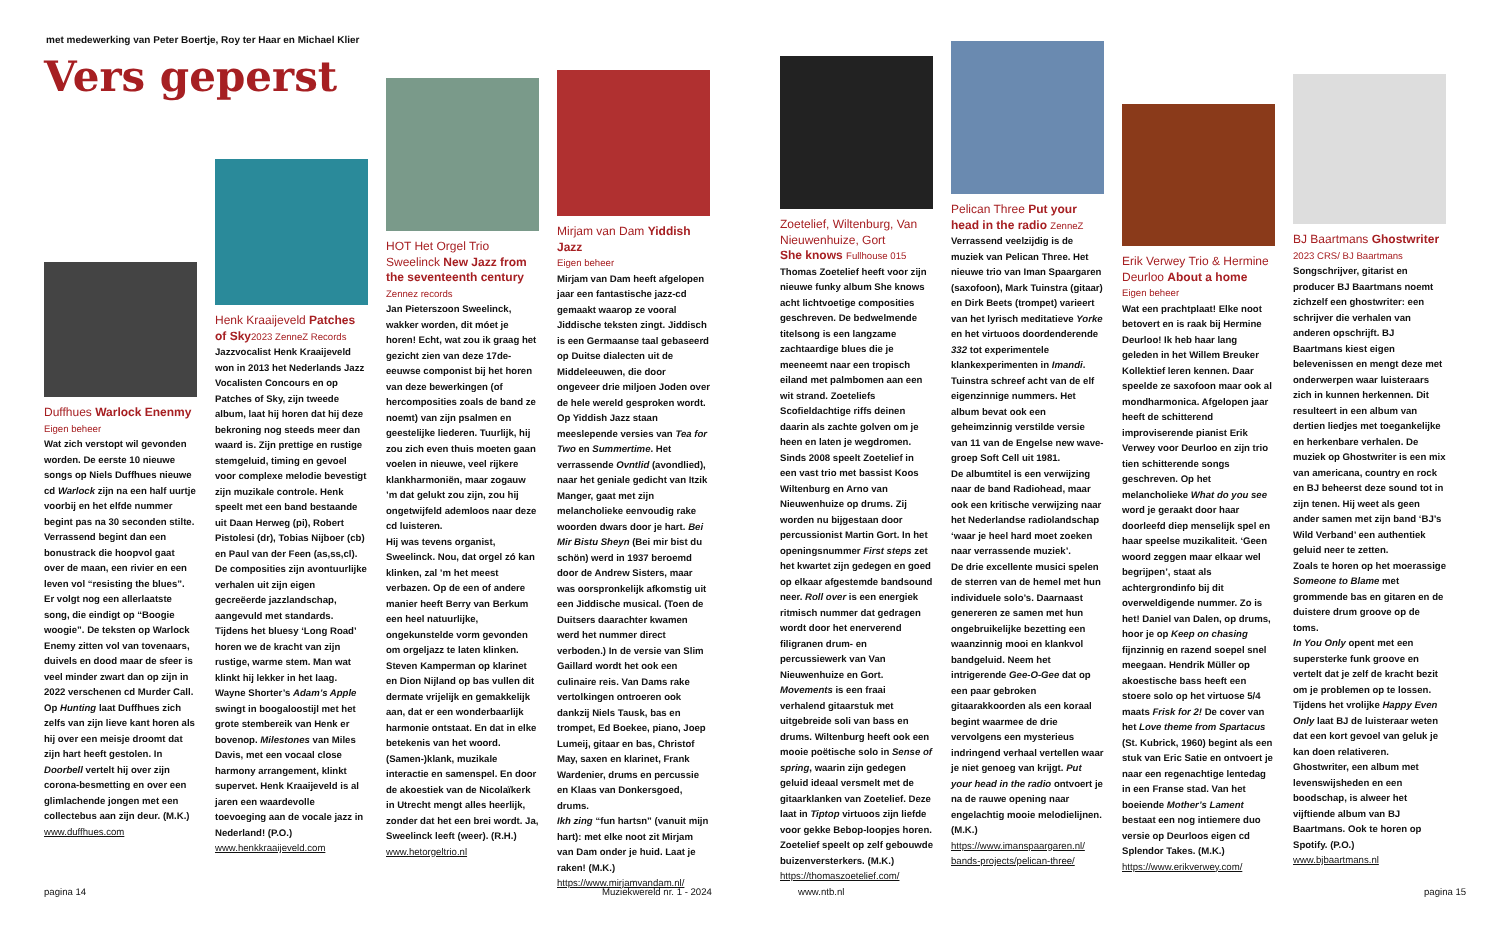met medewerking van Peter Boertje, Roy ter Haar en Michael Klier
Vers geperst
Duffhues Warlock Enenmy
Eigen beheer
Wat zich verstopt wil gevonden worden. De eerste 10 nieuwe songs op Niels Duffhues nieuwe cd Warlock zijn na een half uurtje voorbij en het elfde nummer begint pas na 30 seconden stilte. Verrassend begint dan een bonustrack die hoopvol gaat over de maan, een rivier en een leven vol “resisting the blues”. Er volgt nog een allerlaatste song, die eindigt op “Boogie woogie”. De teksten op Warlock Enemy zitten vol van tovenaars, duivels en dood maar de sfeer is veel minder zwart dan op zijn in 2022 verschenen cd Murder Call. Op Hunting laat Duffhues zich zelfs van zijn lieve kant horen als hij over een meisje droomt dat zijn hart heeft gestolen. In Doorbell vertelt hij over zijn corona-besmetting en over een glimlachende jongen met een collectebus aan zijn deur. (M.K.)
www.duffhues.com
Henk Kraaijeveld Patches of Sky 2023 ZenneZ Records
Jazzvocalist Henk Kraaijeveld won in 2013 het Nederlands Jazz Vocalisten Concours en op Patches of Sky, zijn tweede album, laat hij horen dat hij deze bekroning nog steeds meer dan waard is. Zijn prettige en rustige stemgeluid, timing en gevoel voor complexe melodie bevestigt zijn muzikale controle. Henk speelt met een band bestaande uit Daan Herweg (pi), Robert Pistolesi (dr), Tobias Nijboer (cb) en Paul van der Feen (as,ss,cl). De composities zijn avontuurlijke verhalen uit zijn eigen gecreëerde jazzlandschap, aangevuld met standards. Tijdens het bluesy ‘Long Road’ horen we de kracht van zijn rustige, warme stem. Man wat klinkt hij lekker in het laag. Wayne Shorter’s Adam’s Apple swingt in boogaloostijl met het grote stembereik van Henk er bovenop. Milestones van Miles Davis, met een vocaal close harmony arrangement, klinkt supervet. Henk Kraaijeveld is al jaren een waardevolle toevoeging aan de vocale jazz in Nederland! (P.O.)
www.henkkraaijeveld.com
HOT Het Orgel Trio Sweelinck New Jazz from the seventeenth century Zennez records
Jan Pieterszoon Sweelinck, wakker worden, dit móet je horen! Echt, wat zou ik graag het gezicht zien van deze 17de-eeuwse componist bij het horen van deze bewerkingen (of hercomposities zoals de band ze noemt) van zijn psalmen en geestelijke liederen. Tuurlijk, hij zou zich even thuis moeten gaan voelen in nieuwe, veel rijkere klankharmoniën, maar zogauw ’m dat gelukt zou zijn, zou hij ongetwijfeld ademloos naar deze cd luisteren.
Hij was tevens organist, Sweelinck. Nou, dat orgel zó kan klinken, zal ’m het meest verbazen. Op de een of andere manier heeft Berry van Berkum een heel natuurlijke, ongekunstelde vorm gevonden om orgeljazz te laten klinken. Steven Kamperman op klarinet en Dion Nijland op bas vullen dit dermate vrijelijk en gemakkelijk aan, dat er een wonderbaarlijk harmonie ontstaat. En dat in elke betekenis van het woord. (Samen-)klank, muzikale interactie en samenspel. En door de akoestiek van de Nicolaïkerk in Utrecht mengt alles heerlijk, zonder dat het een brei wordt. Ja, Sweelinck leeft (weer). (R.H.)
www.hetorgeltrio.nl
Mirjam van Dam Yiddish Jazz
Eigen beheer
Mirjam van Dam heeft afgelopen jaar een fantastische jazz-cd gemaakt waarop ze vooral Jiddische teksten zingt. Jiddisch is een Germaanse taal gebaseerd op Duitse dialecten uit de Middeleeuwen, die door ongeveer drie miljoen Joden over de hele wereld gesproken wordt. Op Yiddish Jazz staan meeslepende versies van Tea for Two en Summertime. Het verrassende Ovntlid (avondlied), naar het geniale gedicht van Itzik Manger, gaat met zijn melancholieke eenvoudig rake woorden dwars door je hart. Bei Mir Bistu Sheyn (Bei mir bist du schön) werd in 1937 beroemd door de Andrew Sisters, maar was oorspronkelijk afkomstig uit een Jiddische musical. (Toen de Duitsers daarachter kwamen werd het nummer direct verboden.) In de versie van Slim Gaillard wordt het ook een culinaire reis. Van Dams rake vertolkingen ontroeren ook dankzij Niels Tausk, bas en trompet, Ed Boekee, piano, Joep Lumeij, gitaar en bas, Christof May, saxen en klarinet, Frank Wardenier, drums en percussie en Klaas van Donkersgoed, drums.
Ikh zing “fun hartsn” (vanuit mijn hart): met elke noot zit Mirjam van Dam onder je huid. Laat je raken! (M.K.)
https://www.mirjamvandam.nl/
Zoetelief, Wiltenburg, Van Nieuwenhuize, Gort
She knows Fullhouse 015
Thomas Zoetelief heeft voor zijn nieuwe funky album She knows acht lichtvoetige composities geschreven. De bedwelmende titelsong is een langzame zachtaardige blues die je meeneemt naar een tropisch eiland met palmbomen aan een wit strand. Zoeteliefs Scofieldachtige riffs deinen daarin als zachte golven om je heen en laten je wegdromen. Sinds 2008 speelt Zoetelief in een vast trio met bassist Koos Wiltenburg en Arno van Nieuwenhuize op drums. Zij worden nu bijgestaan door percussionist Martin Gort. In het openingsnummer First steps zet het kwartet zijn gedegen en goed op elkaar afgestemde bandsound neer. Roll over is een energiek ritmisch nummer dat gedragen wordt door het enerverend filigranen drum- en percussiewerk van Van Nieuwenhuize en Gort. Movements is een fraai verhalend gitaarstuk met uitgebreide soli van bass en drums. Wiltenburg heeft ook een mooie poëtische solo in Sense of spring, waarin zijn gedegen geluid ideaal versmelt met de gitaarklanken van Zoetelief. Deze laat in Tiptop virtuoos zijn liefde voor gekke Bebop-loopjes horen. Zoetelief speelt op zelf gebouwde buizenversterkers. (M.K.)
https://thomaszoetelief.com/
Pelican Three Put your head in the radio ZenneZ
Verrassend veelzijdig is de muziek van Pelican Three. Het nieuwe trio van Iman Spaargaren (saxofoon), Mark Tuinstra (gitaar) en Dirk Beets (trompet) varieert van het lyrisch meditatieve Yorke en het virtuoos doordenderende 332 tot experimentele klankexperimenten in Imandi. Tuinstra schreef acht van de elf eigenzinnige nummers. Het album bevat ook een geheimzinnig verstilde versie van 11 van de Engelse new wave-groep Soft Cell uit 1981.
De albumtitel is een verwijzing naar de band Radiohead, maar ook een kritische verwijzing naar het Nederlandse radiolandschap ‘waar je heel hard moet zoeken naar verrassende muziek’.
De drie excellente musici spelen de sterren van de hemel met hun individuele solo’s. Daarnaast genereren ze samen met hun ongebruikelijke bezetting een waanzinnig mooi en klankvol bandgeluid. Neem het intrigerende Gee-O-Gee dat op een paar gebroken gitaarakkoorden als een koraal begint waarmee de drie vervolgens een mysterieus indringend verhaal vertellen waar je niet genoeg van krijgt. Put your head in the radio ontvoert je na de rauwe opening naar engelachtig mooie melodielijnen. (M.K.)
https://www.imanspaargaren.nl/ bands-projects/pelican-three/
Erik Verwey Trio & Hermine Deurloo About a home
Eigen beheer
Wat een prachtplaat! Elke noot betovert en is raak bij Hermine Deurloo! Ik heb haar lang geleden in het Willem Breuker Kollektief leren kennen. Daar speelde ze saxofoon maar ook al mondharmonica. Afgelopen jaar heeft de schitterend improviserende pianist Erik Verwey voor Deurloo en zijn trio tien schitterende songs geschreven. Op het melancholieke What do you see word je geraakt door haar doorleefd diep menselijk spel en haar speelse muzikaliteit. ‘Geen woord zeggen maar elkaar wel begrijpen’, staat als achtergrondinfo bij dit overweldigende nummer. Zo is het! Daniel van Dalen, op drums, hoor je op Keep on chasing fijnzinnig en razend soepel snel meegaan. Hendrik Müller op akoestische bass heeft een stoere solo op het virtuose 5/4 maats Frisk for 2! De cover van het Love theme from Spartacus (St. Kubrick, 1960) begint als een stuk van Eric Satie en ontvoert je naar een regenachtige lentedag in een Franse stad. Van het boeiende Mother’s Lament bestaat een nog intiemere duo versie op Deurloos eigen cd Splendor Takes. (M.K.)
https://www.erikverwey.com/
BJ Baartmans Ghostwriter
2023 CRS/ BJ Baartmans
Songschrijver, gitarist en producer BJ Baartmans noemt zichzelf een ghostwriter: een schrijver die verhalen van anderen opschrijft. BJ Baartmans kiest eigen belevenissen en mengt deze met onderwerpen waar luisteraars zich in kunnen herkennen. Dit resulteert in een album van dertien liedjes met toegankelijke en herkenbare verhalen. De muziek op Ghostwriter is een mix van americana, country en rock en BJ beheerst deze sound tot in zijn tenen. Hij weet als geen ander samen met zijn band ‘BJ’s Wild Verband’ een authentiek geluid neer te zetten.
Zoals te horen op het moerassige Someone to Blame met grommende bas en gitaren en de duistere drum groove op de toms.
In You Only opent met een supersterke funk groove en vertelt dat je zelf de kracht bezit om je problemen op te lossen. Tijdens het vrolijke Happy Even Only laat BJ de luisteraar weten dat een kort gevoel van geluk je kan doen relativeren.
Ghostwriter, een album met levenswijsheden en een boodschap, is alweer het vijftiende album van BJ Baartmans. Ook te horen op Spotify. (P.O.)
www.bjbaartmans.nl
pagina 14 Muziekwereld nr. 1 - 2024 www.ntb.nl pagina 15